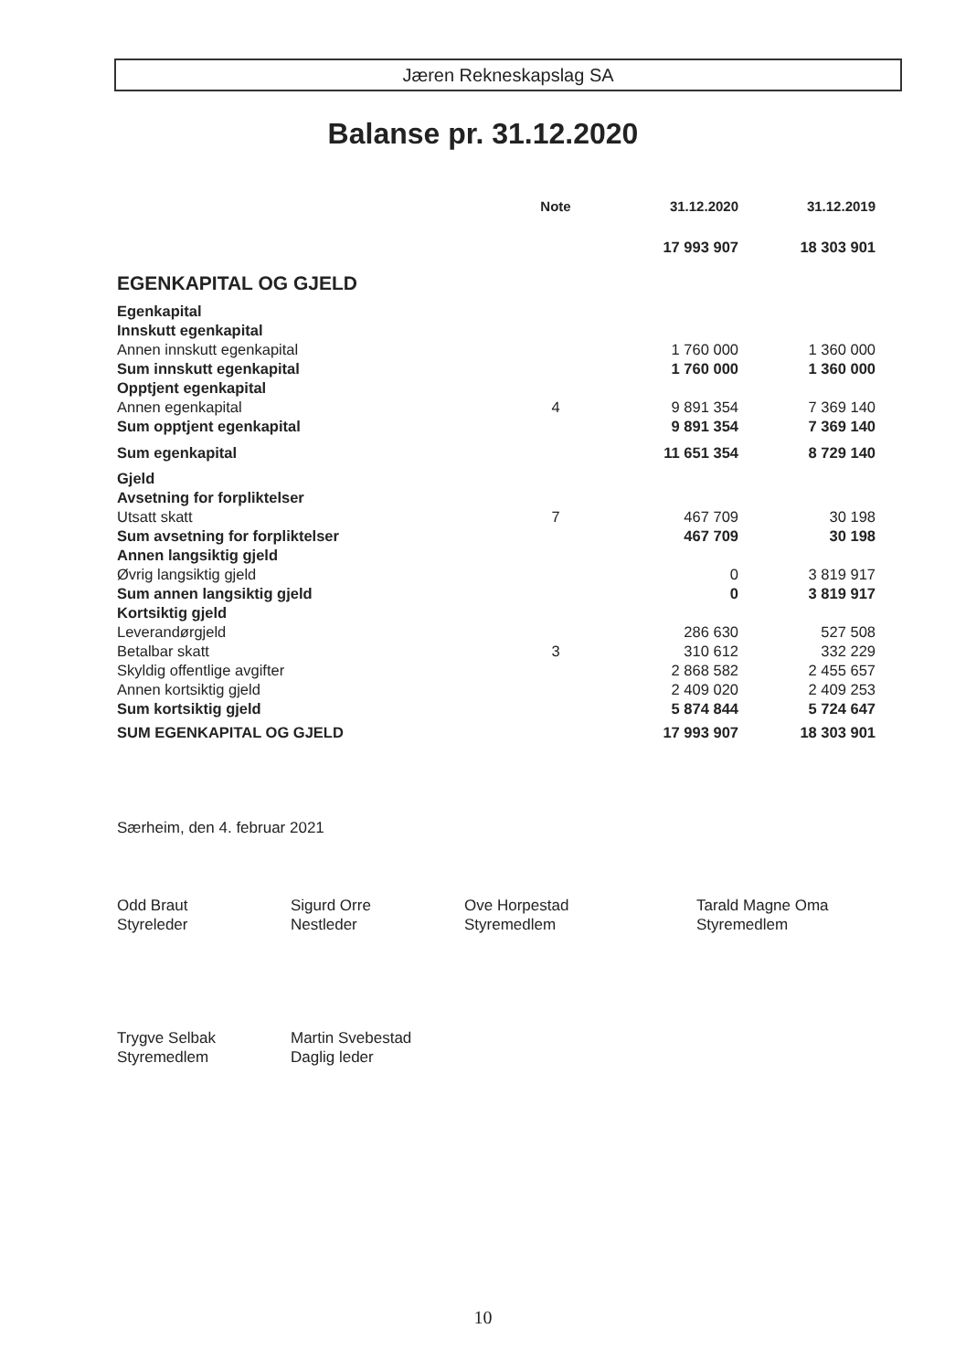Jæren Rekneskapslag SA
Balanse pr. 31.12.2020
| | Note | 31.12.2020 | 31.12.2019 |
| --- | --- | --- | --- |
| | | 17 993 907 | 18 303 901 |
| EGENKAPITAL OG GJELD | | | |
| Egenkapital | | | |
| Innskutt egenkapital | | | |
| Annen innskutt egenkapital | | 1 760 000 | 1 360 000 |
| Sum innskutt egenkapital | | 1 760 000 | 1 360 000 |
| Opptjent egenkapital | | | |
| Annen egenkapital | 4 | 9 891 354 | 7 369 140 |
| Sum opptjent egenkapital | | 9 891 354 | 7 369 140 |
| Sum egenkapital | | 11 651 354 | 8 729 140 |
| Gjeld | | | |
| Avsetning for forpliktelser | | | |
| Utsatt skatt | 7 | 467 709 | 30 198 |
| Sum avsetning for forpliktelser | | 467 709 | 30 198 |
| Annen langsiktig gjeld | | | |
| Øvrig langsiktig gjeld | | 0 | 3 819 917 |
| Sum annen langsiktig gjeld | | 0 | 3 819 917 |
| Kortsiktig gjeld | | | |
| Leverandørgjeld | | 286 630 | 527 508 |
| Betalbar skatt | 3 | 310 612 | 332 229 |
| Skyldig offentlige avgifter | | 2 868 582 | 2 455 657 |
| Annen kortsiktig gjeld | | 2 409 020 | 2 409 253 |
| Sum kortsiktig gjeld | | 5 874 844 | 5 724 647 |
| SUM EGENKAPITAL OG GJELD | | 17 993 907 | 18 303 901 |
Særheim, den 4. februar 2021
Odd Braut
Styreleder
Sigurd Orre
Nestleder
Ove Horpestad
Styremedlem
Tarald Magne Oma
Styremedlem
Trygve Selbak
Styremedlem
Martin Svebestad
Daglig leder
10